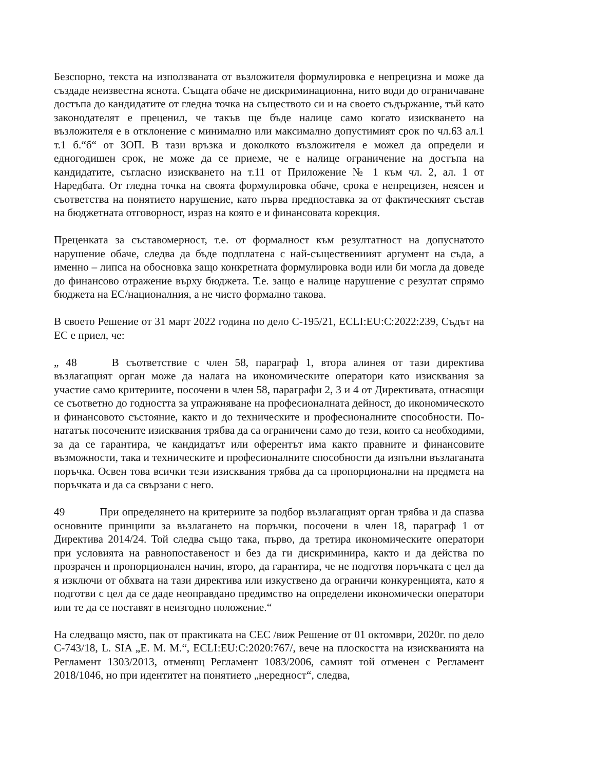Безспорно, текста на използваната от възложителя формулировка е непрецизна и може да създаде неизвестна яснота. Същата обаче не дискриминационна, нито води до ограничаване достъпа до кандидатите от гледна точка на съществото си и на своето съдържание, тъй като законодателят е преценил, че такъв ще бъде налице само когато изискването на възложителя е в отклонение с минимално или максимално допустимият срок по чл.63 ал.1 т.1 б.“б“ от ЗОП. В тази връзка и доколкото възложителя е можел да определи и едногодишен срок, не може да се приеме, че е налице ограничение на достъпа на кандидатите, съгласно изискването на т.11 от Приложение № 1 към чл. 2, ал. 1 от Наредбата. От гледна точка на своята формулировка обаче, срока е непрецизен, неясен и съответства на понятието нарушение, като първа предпоставка за от фактическият състав на бюджетната отговорност, израз на която е и финансовата корекция.
Преценката за съставомерност, т.е. от формалност към резултатност на допуснатото нарушение обаче, следва да бъде подплатена с най-съществениият аргумент на съда, а именно – липса на обосновка защо конкретната формулировка води или би могла да доведе до финансово отражение върху бюджета. Т.е. защо е налице нарушение с резултат спрямо бюджета на ЕС/националния, а не чисто формално такова.
В своето Решение от 31 март 2022 година по дело C-195/21, ECLI:EU:C:2022:239, Съдът на ЕС е приел, че:
„ 48 В съответствие с член 58, параграф 1, втора алинея от тази директива възлагащият орган може да налага на икономическите оператори като изисквания за участие само критериите, посочени в член 58, параграфи 2, 3 и 4 от Директивата, отнасящи се съответно до годността за упражняване на професионалната дейност, до икономическото и финансовото състояние, както и до техническите и професионалните способности. По-нататък посочените изисквания трябва да са ограничени само до тези, които са необходими, за да се гарантира, че кандидатът или оферентът има както правните и финансовите възможности, така и техническите и професионалните способности да изпълни възлаганата поръчка. Освен това всички тези изисквания трябва да са пропорционални на предмета на поръчката и да са свързани с него.
49 При определянето на критериите за подбор възлагащият орган трябва и да спазва основните принципи за възлагането на поръчки, посочени в член 18, параграф 1 от Директива 2014/24. Той следва също така, първо, да третира икономическите оператори при условията на равнопоставеност и без да ги дискриминира, както и да действа по прозрачен и пропорционален начин, второ, да гарантира, че не подготвя поръчката с цел да я изключи от обхвата на тази директива или изкуствено да ограничи конкуренцията, като я подготви с цел да се даде неоправдано предимство на определени икономически оператори или те да се поставят в неизгодно положение.“
На следващо място, пак от практиката на СЕС /виж Решение от 01 октомври, 2020г. по дело C-743/18, L. SIA „E. M. M.“, ECLI:EU:C:2020:767/, вече на плоскостта на изискванията на Регламент 1303/2013, отменящ Регламент 1083/2006, самият той отменен с Регламент 2018/1046, но при идентитет на понятието „нередност“, следва,